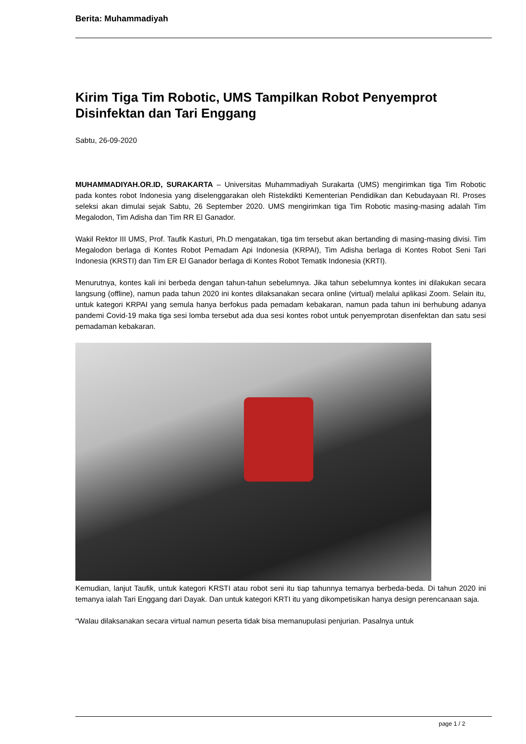Berita: Muhammadiyah
Kirim Tiga Tim Robotic, UMS Tampilkan Robot Penyemprot Disinfektan dan Tari Enggang
Sabtu, 26-09-2020
MUHAMMADIYAH.OR.ID, SURAKARTA – Universitas Muhammadiyah Surakarta (UMS) mengirimkan tiga Tim Robotic pada kontes robot Indonesia yang diselenggarakan oleh Ristekdikti Kementerian Pendidikan dan Kebudayaan RI. Proses seleksi akan dimulai sejak Sabtu, 26 September 2020. UMS mengirimkan tiga Tim Robotic masing-masing adalah Tim Megalodon, Tim Adisha dan Tim RR El Ganador.
Wakil Rektor III UMS, Prof. Taufik Kasturi, Ph.D mengatakan, tiga tim tersebut akan bertanding di masing-masing divisi. Tim Megalodon berlaga di Kontes Robot Pemadam Api Indonesia (KRPAI), Tim Adisha berlaga di Kontes Robot Seni Tari Indonesia (KRSTI) dan Tim ER El Ganador berlaga di Kontes Robot Tematik Indonesia (KRTI).
Menurutnya, kontes kali ini berbeda dengan tahun-tahun sebelumnya. Jika tahun sebelumnya kontes ini dilakukan secara langsung (offline), namun pada tahun 2020 ini kontes dilaksanakan secara online (virtual) melalui aplikasi Zoom. Selain itu, untuk kategori KRPAI yang semula hanya berfokus pada pemadam kebakaran, namun pada tahun ini berhubung adanya pandemi Covid-19 maka tiga sesi lomba tersebut ada dua sesi kontes robot untuk penyemprotan disenfektan dan satu sesi pemadaman kebakaran.
Kemudian, lanjut Taufik, untuk kategori KRSTI atau robot seni itu tiap tahunnya temanya berbeda-beda. Di tahun 2020 ini temanya ialah Tari Enggang dari Dayak. Dan untuk kategori KRTI itu yang dikompetisikan hanya design perencanaan saja.
“Walau dilaksanakan secara virtual namun peserta tidak bisa memanupulasi penjurian. Pasalnya untuk
page 1 / 2